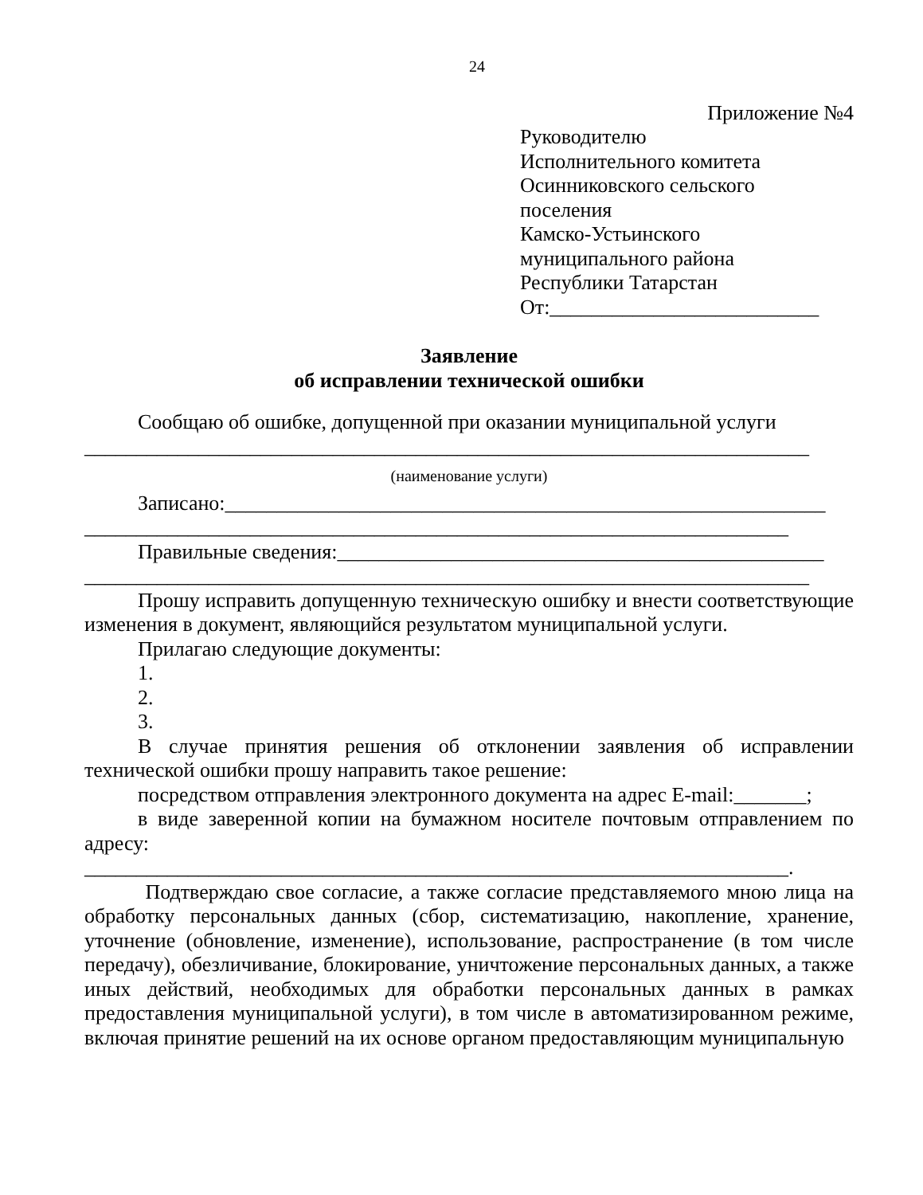24
Приложение №4
Руководителю
Исполнительного комитета
Осинниковского сельского
поселения
Камско-Устьинского
муниципального района
Республики Татарстан
От:__________________________
Заявление
об исправлении технической ошибки
Сообщаю об ошибке, допущенной при оказании муниципальной услуги
______________________________________________________________________
(наименование услуги)
Записано:__________________________________________________________
____________________________________________________________________
Правильные сведения:_______________________________________________
______________________________________________________________________
Прошу исправить допущенную техническую ошибку и внести соответствующие изменения в документ, являющийся результатом муниципальной услуги.
Прилагаю следующие документы:
1.
2.
3.
В случае принятия решения об отклонении заявления об исправлении технической ошибки прошу направить такое решение:
посредством отправления электронного документа на адрес E-mail:_______;
в виде заверенной копии на бумажном носителе почтовым отправлением по адресу: ____________________________________________________________________.
Подтверждаю свое согласие, а также согласие представляемого мною лица на обработку персональных данных (сбор, систематизацию, накопление, хранение, уточнение (обновление, изменение), использование, распространение (в том числе передачу), обезличивание, блокирование, уничтожение персональных данных, а также иных действий, необходимых для обработки персональных данных в рамках предоставления муниципальной услуги), в том числе в автоматизированном режиме, включая принятие решений на их основе органом предоставляющим муниципальную